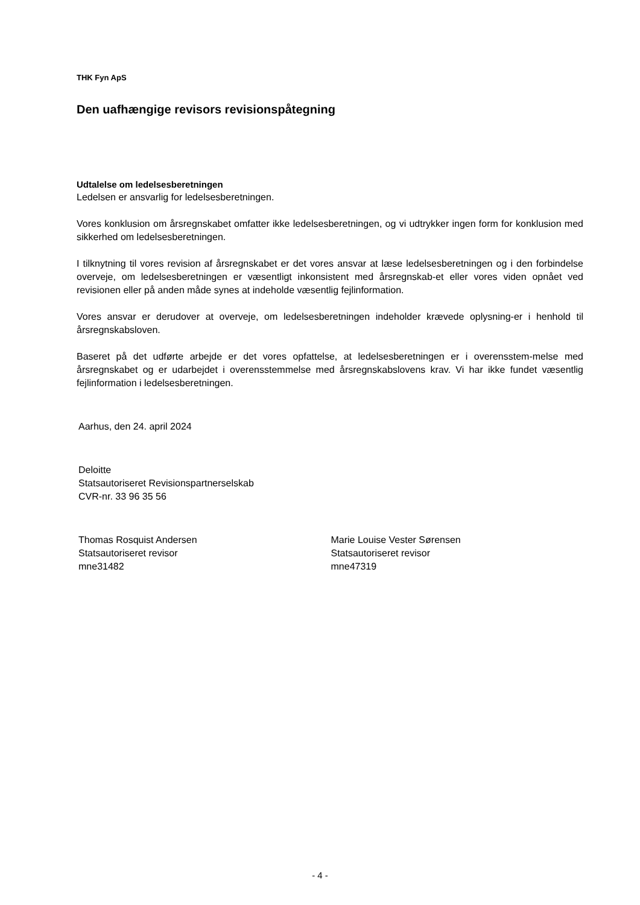THK Fyn ApS
Den uafhængige revisors revisionspåtegning
Udtalelse om ledelsesberetningen
Ledelsen er ansvarlig for ledelsesberetningen.
Vores konklusion om årsregnskabet omfatter ikke ledelsesberetningen, og vi udtrykker ingen form for konklusion med sikkerhed om ledelsesberetningen.
I tilknytning til vores revision af årsregnskabet er det vores ansvar at læse ledelsesberetningen og i den forbindelse overveje, om ledelsesberetningen er væsentligt inkonsistent med årsregnskab-et eller vores viden opnået ved revisionen eller på anden måde synes at indeholde væsentlig fejlinformation.
Vores ansvar er derudover at overveje, om ledelsesberetningen indeholder krævede oplysning-er i henhold til årsregnskabsloven.
Baseret på det udførte arbejde er det vores opfattelse, at ledelsesberetningen er i overensstem-melse med årsregnskabet og er udarbejdet i overensstemmelse med årsregnskabslovens krav. Vi har ikke fundet væsentlig fejlinformation i ledelsesberetningen.
Aarhus, den 24. april 2024
Deloitte
Statsautoriseret Revisionspartnerselskab
CVR-nr. 33 96 35 56
Thomas Rosquist Andersen
Statsautoriseret revisor
mne31482
Marie Louise Vester Sørensen
Statsautoriseret revisor
mne47319
- 4 -